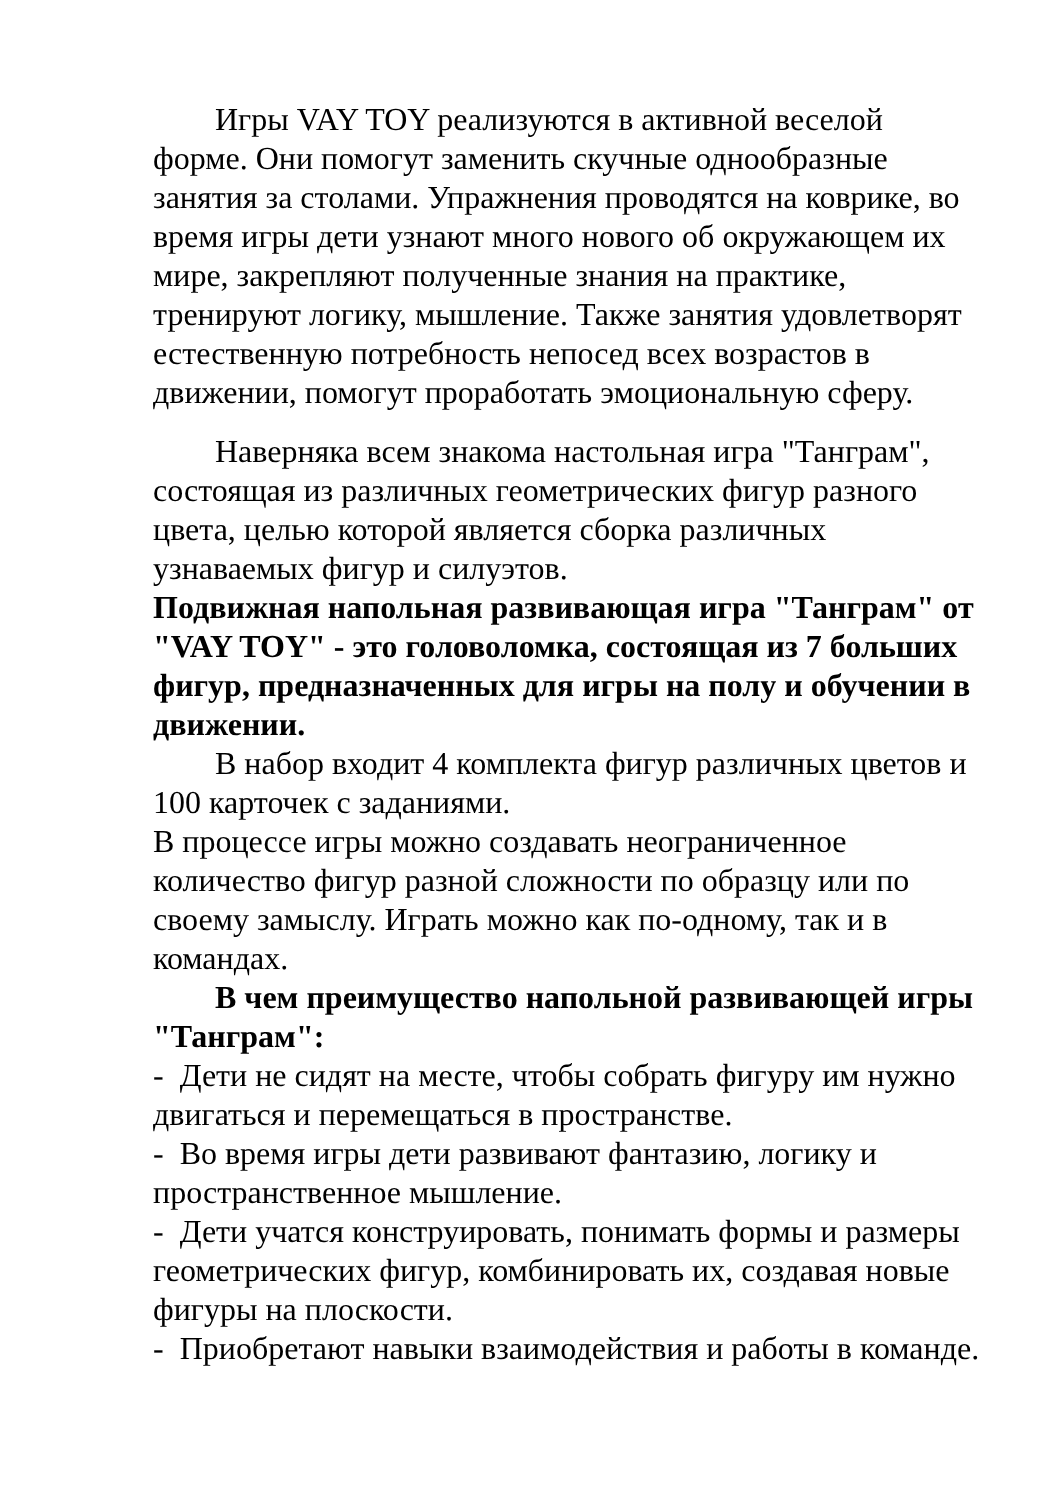Игры VAY TOY реализуются в активной веселой форме. Они помогут заменить скучные однообразные занятия за столами. Упражнения проводятся на коврике, во время игры дети узнают много нового об окружающем их мире, закрепляют полученные знания на практике, тренируют логику, мышление. Также занятия удовлетворят естественную потребность непосед всех возрастов в движении, помогут проработать эмоциональную сферу.
Наверняка всем знакома настольная игра "Танграм", состоящая из различных геометрических фигур разного цвета, целью которой является сборка различных узнаваемых фигур и силуэтов.
Подвижная напольная развивающая игра "Танграм" от "VAY TOY" - это головоломка, состоящая из 7 больших фигур, предназначенных для игры на полу и обучении в движении.
В набор входит 4 комплекта фигур различных цветов и 100 карточек с заданиями.
В процессе игры можно создавать неограниченное количество фигур разной сложности по образцу или по своему замыслу. Играть можно как по-одному, так и в командах.
В чем преимущество напольной развивающей игры "Танграм":
- Дети не сидят на месте, чтобы собрать фигуру им нужно двигаться и перемещаться в пространстве.
- Во время игры дети развивают фантазию, логику и пространственное мышление.
- Дети учатся конструировать, понимать формы и размеры геометрических фигур, комбинировать их, создавая новые фигуры на плоскости.
- Приобретают навыки взаимодействия и работы в команде.